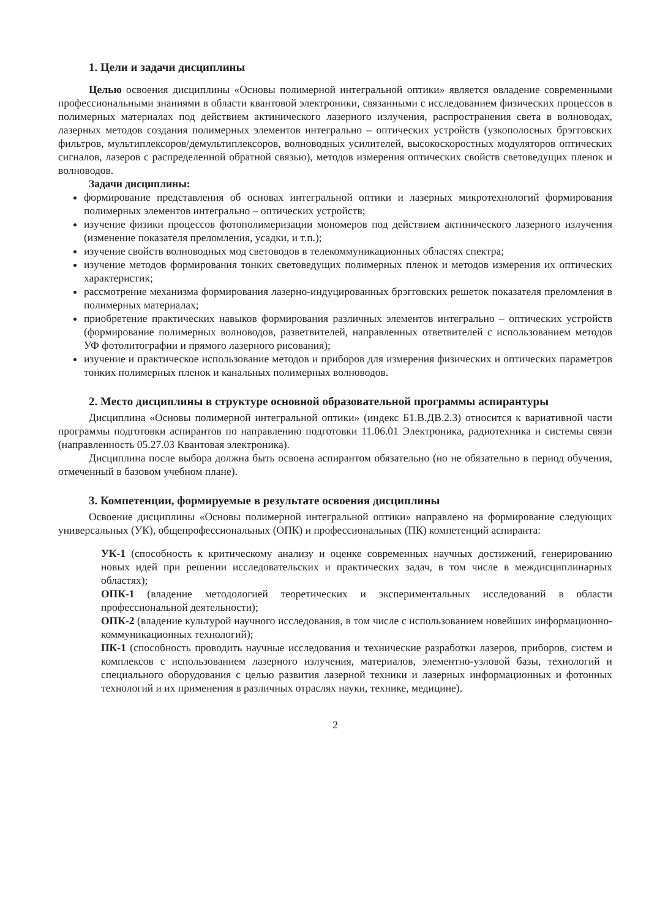1. Цели и задачи дисциплины
Целью освоения дисциплины «Основы полимерной интегральной оптики» является овладение современными профессиональными знаниями в области квантовой электроники, связанными с исследованием физических процессов в полимерных материалах под действием актинического лазерного излучения, распространения света в волноводах, лазерных методов создания полимерных элементов интегрально – оптических устройств (узкополосных брэгговских фильтров, мультиплексоров/демультиплексоров, волноводных усилителей, высокоскоростных модуляторов оптических сигналов, лазеров с распределенной обратной связью), методов измерения оптических свойств световедущих пленок и волноводов.
Задачи дисциплины:
формирование представления об основах интегральной оптики и лазерных микротехнологий формирования полимерных элементов интегрально – оптических устройств;
изучение физики процессов фотополимеризации мономеров под действием актинического лазерного излучения (изменение показателя преломления, усадки, и т.п.);
изучение свойств волноводных мод световодов в телекоммуникационных областях спектра;
изучение методов формирования тонких световедущих полимерных пленок и методов измерения их оптических характеристик;
рассмотрение механизма формирования лазерно-индуцированных брэгговских решеток показателя преломления в полимерных материалах;
приобретение практических навыков формирования различных элементов интегрально – оптических устройств (формирование полимерных волноводов, разветвителей, направленных ответвителей с использованием методов УФ фотолитографии и прямого лазерного рисования);
изучение и практическое использование методов и приборов для измерения физических и оптических параметров тонких полимерных пленок и канальных полимерных волноводов.
2. Место дисциплины в структуре основной образовательной программы аспирантуры
Дисциплина «Основы полимерной интегральной оптики» (индекс Б1.В.ДВ.2.3) относится к вариативной части программы подготовки аспирантов по направлению подготовки 11.06.01 Электроника, радиотехника и системы связи (направленность 05.27.03 Квантовая электроника).
Дисциплина после выбора должна быть освоена аспирантом обязательно (но не обязательно в период обучения, отмеченный в базовом учебном плане).
3. Компетенции, формируемые в результате освоения дисциплины
Освоение дисциплины «Основы полимерной интегральной оптики» направлено на формирование следующих универсальных (УК), общепрофессиональных (ОПК) и профессиональных (ПК) компетенций аспиранта:
УК-1 (способность к критическому анализу и оценке современных научных достижений, генерированию новых идей при решении исследовательских и практических задач, в том числе в междисциплинарных областях);
ОПК-1 (владение методологией теоретических и экспериментальных исследований в области профессиональной деятельности);
ОПК-2 (владение культурой научного исследования, в том числе с использованием новейших информационно-коммуникационных технологий);
ПК-1 (способность проводить научные исследования и технические разработки лазеров, приборов, систем и комплексов с использованием лазерного излучения, материалов, элементно-узловой базы, технологий и специального оборудования с целью развития лазерной техники и лазерных информационных и фотонных технологий и их применения в различных отраслях науки, технике, медицине).
2